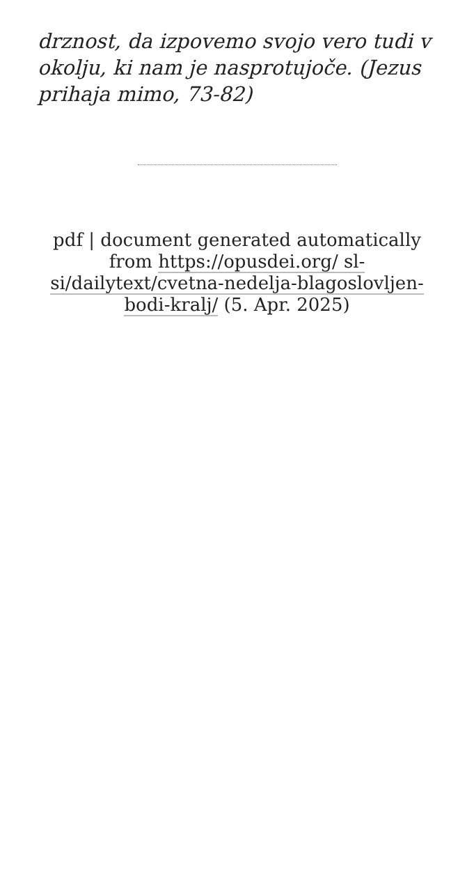drznost, da izpovemo svojo vero tudi v okolju, ki nam je nasprotujoče. (Jezus prihaja mimo, 73-82)
pdf | document generated automatically from https://opusdei.org/ sl-si/dailytext/cvetna-nedelja-blagoslovljen-bodi-kralj/ (5. Apr. 2025)